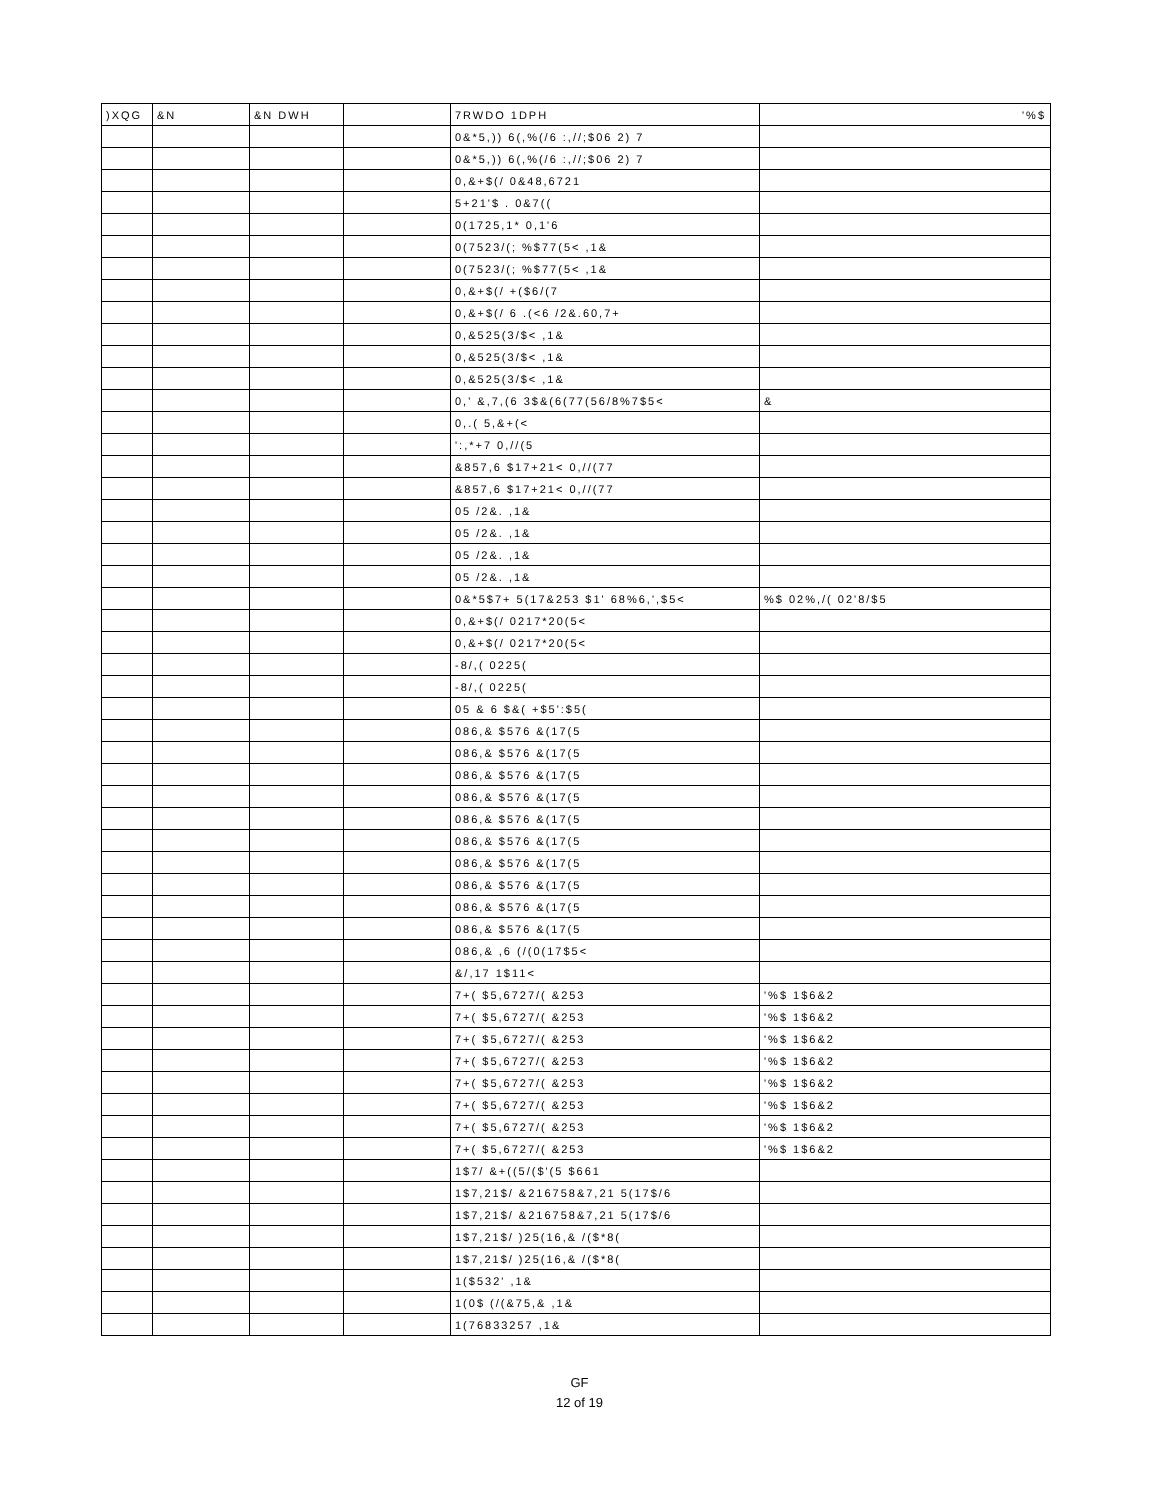| )XQG | &N | &N DWH | | 7RWDO 1DPH | '%$ |
| --- | --- | --- | --- | --- | --- |
| | | | | 0&*5,)) 6(,%(/6 :,//;$06 2) 7 | |
| | | | | 0&*5,)) 6(,%(/6 :,//;$06 2) 7 | |
| | | | | 0,&+$(/ 0&48,6721 | |
| | | | | 5+21'$ . 0&7(( | |
| | | | | 0(1725,1* 0,1'6 | |
| | | | | 0(7523/(; %$77(5< ,1& | |
| | | | | 0(7523/(; %$77(5< ,1& | |
| | | | | 0,&+$(/ +($6/(7 | |
| | | | | 0,&+$(/ 6 .(<6 /2&.60,7+ | |
| | | | | 0,&525(3/$< ,1& | |
| | | | | 0,&525(3/$< ,1& | |
| | | | | 0,&525(3/$< ,1& | |
| | | | | 0,' &,7,(6 3$&(6(77(56/8%7$5< | & |
| | | | | 0,.( 5,&+(< | |
| | | | | ':,*+7 0,//(5 | |
| | | | | &857,6 $17+21< 0,//(77 | |
| | | | | &857,6 $17+21< 0,//(77 | |
| | | | | 05 /2&. ,1& | |
| | | | | 05 /2&. ,1& | |
| | | | | 05 /2&. ,1& | |
| | | | | 05 /2&. ,1& | |
| | | | | 0&*5$7+ 5(17&253 $1' 68%6,',$5< | %$ 02%,/( 02'8/$5 |
| | | | | 0,&+$(/ 0217*20(5< | |
| | | | | 0,&+$(/ 0217*20(5< | |
| | | | | -8/,( 0225( | |
| | | | | -8/,( 0225( | |
| | | | | 05 & 6 $&( +$5':$5( | |
| | | | | 086,& $576 &(17(5 | |
| | | | | 086,& $576 &(17(5 | |
| | | | | 086,& $576 &(17(5 | |
| | | | | 086,& $576 &(17(5 | |
| | | | | 086,& $576 &(17(5 | |
| | | | | 086,& $576 &(17(5 | |
| | | | | 086,& $576 &(17(5 | |
| | | | | 086,& $576 &(17(5 | |
| | | | | 086,& $576 &(17(5 | |
| | | | | 086,& $576 &(17(5 | |
| | | | | 086,& ,6 (/(0(17$5< | |
| | | | | &/,17 1$11< | |
| | | | | 7+( $5,6727/( &253 | '%$ 1$6&2 |
| | | | | 7+( $5,6727/( &253 | '%$ 1$6&2 |
| | | | | 7+( $5,6727/( &253 | '%$ 1$6&2 |
| | | | | 7+( $5,6727/( &253 | '%$ 1$6&2 |
| | | | | 7+( $5,6727/( &253 | '%$ 1$6&2 |
| | | | | 7+( $5,6727/( &253 | '%$ 1$6&2 |
| | | | | 7+( $5,6727/( &253 | '%$ 1$6&2 |
| | | | | 7+( $5,6727/( &253 | '%$ 1$6&2 |
| | | | | 1$7/ &+((5/($'(5 $661 | |
| | | | | 1$7,21$/ &216758&7,21 5(17$/6 | |
| | | | | 1$7,21$/ &216758&7,21 5(17$/6 | |
| | | | | 1$7,21$/ )25(16,& /($*8( | |
| | | | | 1$7,21$/ )25(16,& /($*8( | |
| | | | | 1($532' ,1& | |
| | | | | 1(0$ (/(&75,& ,1& | |
| | | | | 1(76833257 ,1& | |
GF
12 of 19